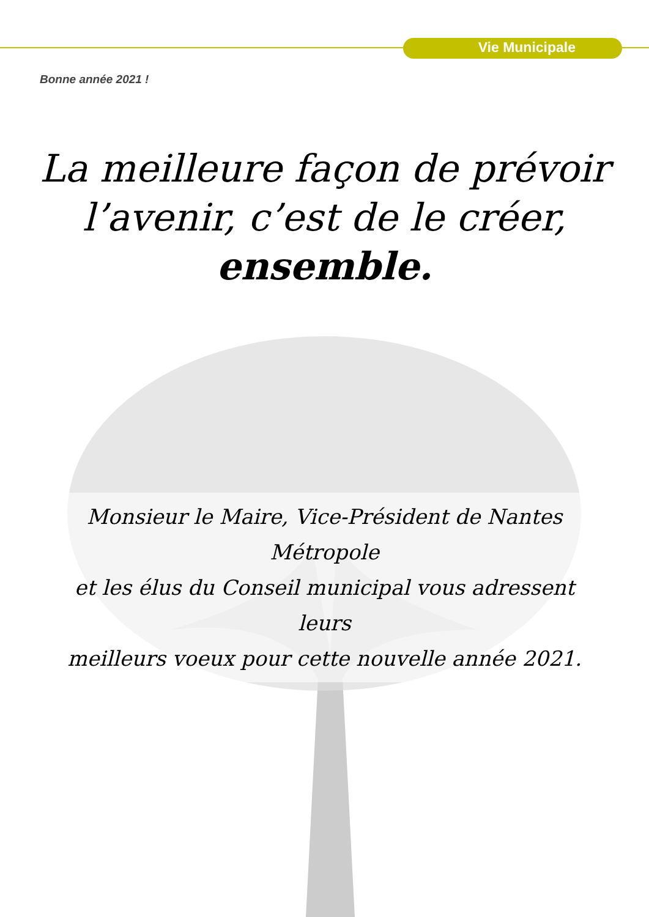Vie Municipale
Bonne année 2021 !
La meilleure façon de prévoir
l’avenir, c’est de le créer,
ensemble.
Monsieur le Maire, Vice-Président de Nantes Métropole
et les élus du Conseil municipal vous adressent leurs
meilleurs voeux pour cette nouvelle année 2021.